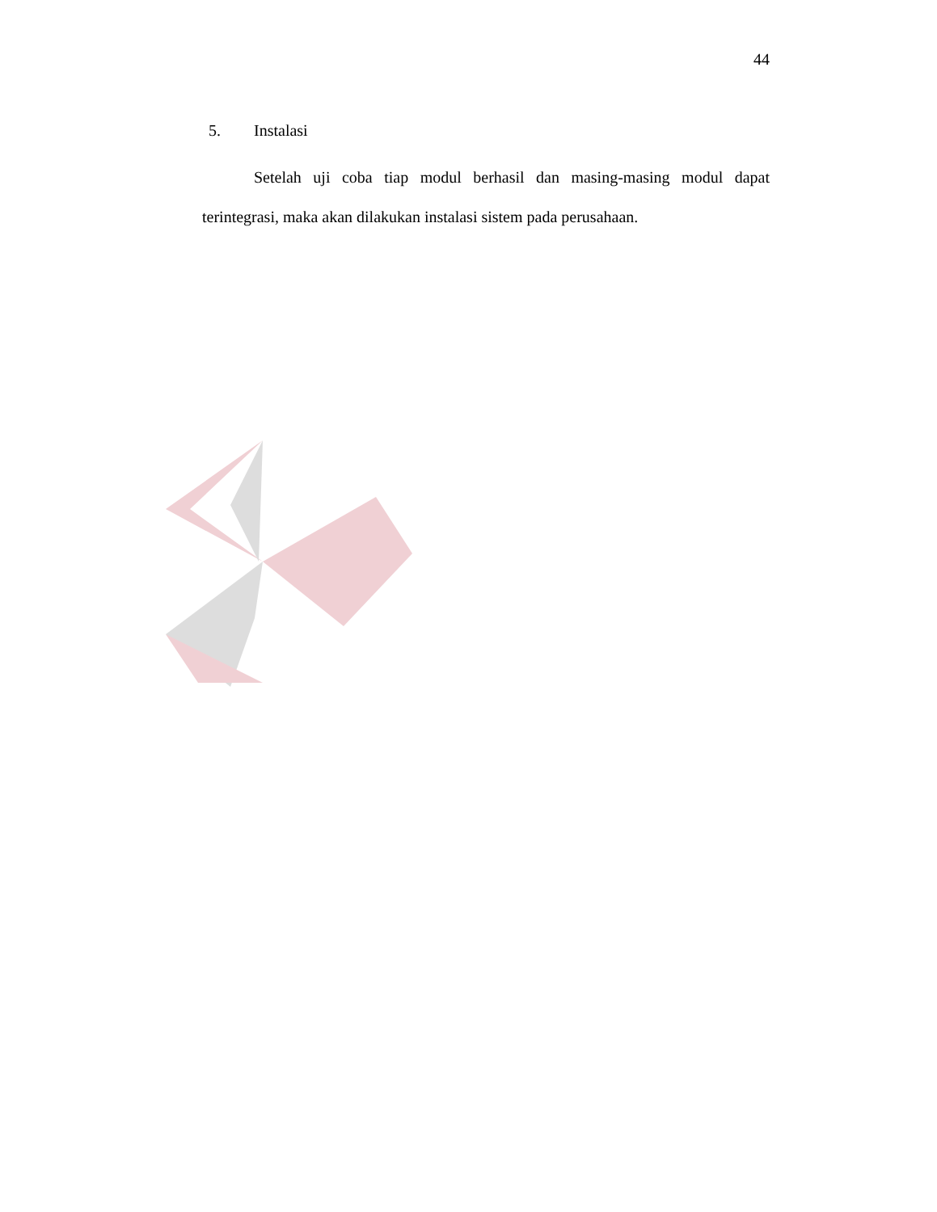44
5. Instalasi
Setelah uji coba tiap modul berhasil dan masing-masing modul dapat terintegrasi, maka akan dilakukan instalasi sistem pada perusahaan.